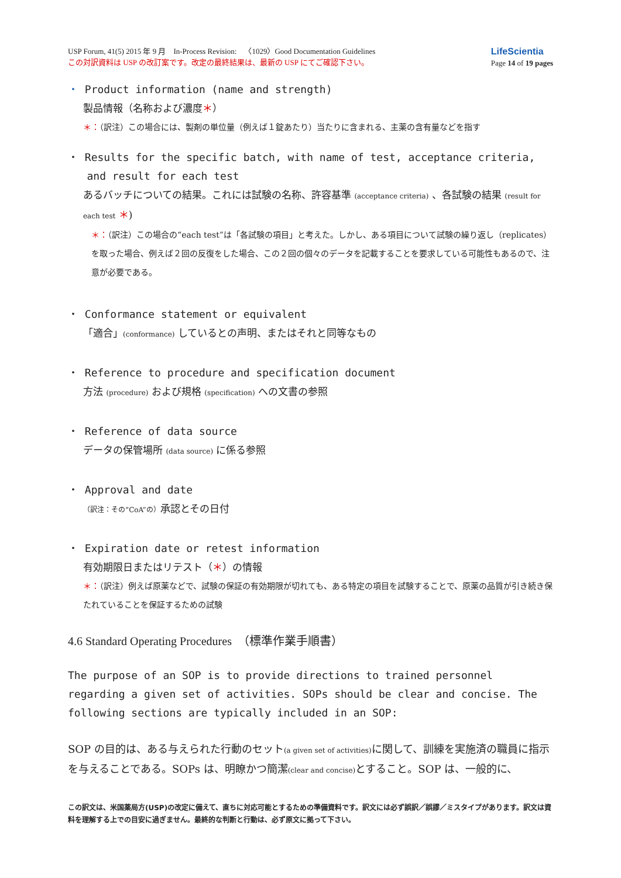USP Forum, 41(5) 2015 年 9 月　In-Process Revision:　〈1029〉Good Documentation Guidelines
この対訳資料は USP の改訂案です。改定の最終結果は、最新の USP にてご確認下さい。
LifeScientia
Page 14 of 19 pages
・ Product information (name and strength)
製品情報（名称および濃度＊）
＊：（訳注）この場合には、製剤の単位量（例えば１錠あたり）当たりに含まれる、主薬の含有量などを指す
・ Results for the specific batch, with name of test, acceptance criteria,
and result for each test
あるバッチについての結果。これには試験の名称、許容基準 (acceptance criteria) 、各試験の結果 (result for each test ＊)
＊：（訳注）この場合の“each test”は「各試験の項目」と考えた。しかし、ある項目について試験の繰り返し（replicates）を取った場合、例えば２回の反復をした場合、この２回の個々のデータを記載することを要求している可能性もあるので、注意が必要である。
・ Conformance statement or equivalent
「適合」(conformance) しているとの声明、またはそれと同等なもの
・ Reference to procedure and specification document
方法 (procedure) および規格 (specification) への文書の参照
・ Reference of data source
データの保管場所 (data source) に係る参照
・ Approval and date
（訳注：その“CoA”の）承認とその日付
・ Expiration date or retest information
有効期限日またはリテスト（＊）の情報
＊：（訳注）例えば原薬などで、試験の保証の有効期限が切れても、ある特定の項目を試験することで、原薬の品質が引き続き保たれていることを保証するための試験
4.6 Standard Operating Procedures　（標準作業手順書）
The purpose of an SOP is to provide directions to trained personnel regarding a given set of activities. SOPs should be clear and concise. The following sections are typically included in an SOP:
SOP の目的は、ある与えられた行動のセット(a given set of activities) に関して、訓練を実施済の職員に指示を与えることである。SOPs は、明瞭かつ簡潔(clear and concise) とすること。SOP は、一般的に、
この訳文は、米国薬局方(USP)の改定に備えて、直ちに対応可能とするための準備資料です。訳文には必ず誤訳／誤謬／ミスタイプがあります。訳文は資料を理解する上での目安に過ぎません。最終的な判断と行動は、必ず原文に拠って下さい。